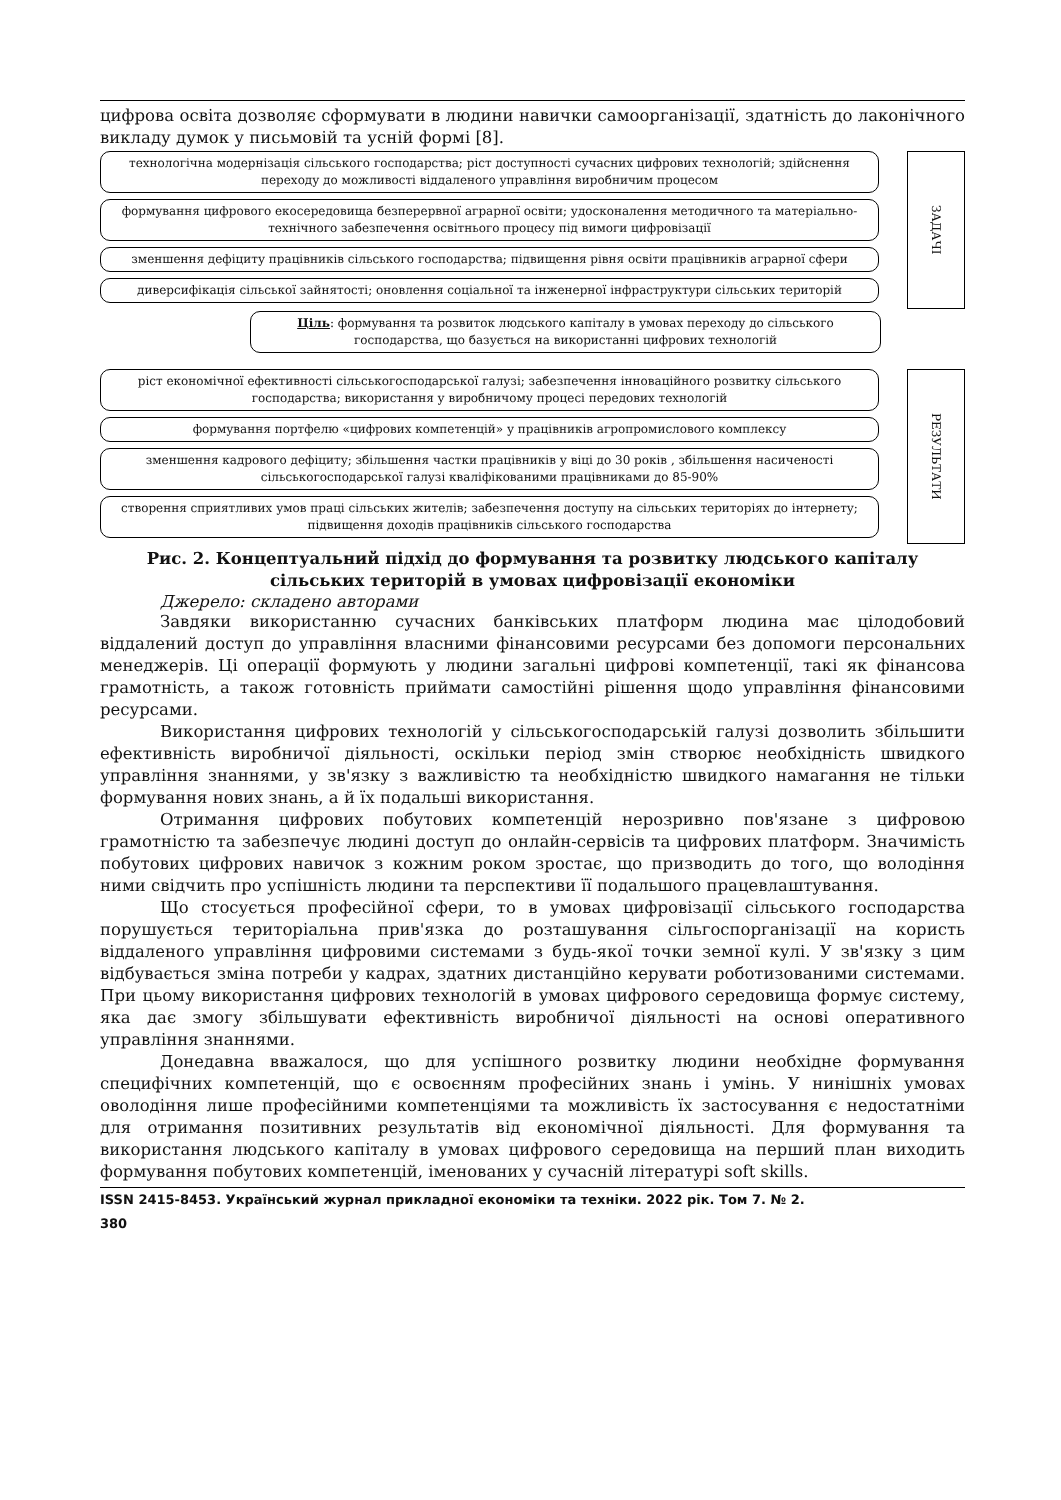цифрова освіта дозволяє сформувати в людини навички самоорганізації, здатність до лаконічного викладу думок у письмовій та усній формі [8].
технологічна модернізація сільського господарства; ріст доступності сучасних цифрових технологій; здійснення переходу до можливості віддаленого управління виробничим процесом
формування цифрового екосередовища безперервної аграрної освіти; удосконалення методичного та матеріально-технічного забезпечення освітнього процесу під вимоги цифровізації
зменшення дефіциту працівників сільського господарства; підвищення рівня освіти працівників аграрної сфери
диверсифікація сільської зайнятості; оновлення соціальної та інженерної інфраструктури сільських територій
ЗАДАЧІ
Ціль: формування та розвиток людського капіталу в умовах переходу до сільського господарства, що базується на використанні цифрових технологій
ріст економічної ефективності сільськогосподарської галузі; забезпечення інноваційного розвитку сільського господарства; використання у виробничому процесі передових технологій
формування портфелю «цифрових компетенцій» у працівників агропромислового комплексу
зменшення кадрового дефіциту; збільшення частки працівників у віці до 30 років , збільшення насиченості сільськогосподарської галузі кваліфікованими працівниками до 85-90%
створення сприятливих умов праці сільських жителів; забезпечення доступу на сільських територіях до інтернету; підвищення доходів працівників сільського господарства
РЕЗУЛЬТАТИ
Рис. 2. Концептуальний підхід до формування та розвитку людського капіталу сільських територій в умовах цифровізації економіки
Джерело: складено авторами
Завдяки використанню сучасних банківських платформ людина має цілодобовий віддалений доступ до управління власними фінансовими ресурсами без допомоги персональних менеджерів. Ці операції формують у людини загальні цифрові компетенції, такі як фінансова грамотність, а також готовність приймати самостійні рішення щодо управління фінансовими ресурсами.
Використання цифрових технологій у сільськогосподарській галузі дозволить збільшити ефективність виробничої діяльності, оскільки період змін створює необхідність швидкого управління знаннями, у зв'язку з важливістю та необхідністю швидкого намагання не тільки формування нових знань, а й їх подальші використання.
Отримання цифрових побутових компетенцій нерозривно пов'язане з цифровою грамотністю та забезпечує людині доступ до онлайн-сервісів та цифрових платформ. Значимість побутових цифрових навичок з кожним роком зростає, що призводить до того, що володіння ними свідчить про успішність людини та перспективи її подальшого працевлаштування.
Що стосується професійної сфери, то в умовах цифровізації сільського господарства порушується територіальна прив'язка до розташування сільгоспорганізації на користь віддаленого управління цифровими системами з будь-якої точки земної кулі. У зв'язку з цим відбувається зміна потреби у кадрах, здатних дистанційно керувати роботизованими системами. При цьому використання цифрових технологій в умовах цифрового середовища формує систему, яка дає змогу збільшувати ефективність виробничої діяльності на основі оперативного управління знаннями.
Донедавна вважалося, що для успішного розвитку людини необхідне формування специфічних компетенцій, що є освоєнням професійних знань і умінь. У нинішніх умовах оволодіння лише професійними компетенціями та можливість їх застосування є недостатніми для отримання позитивних результатів від економічної діяльності. Для формування та використання людського капіталу в умовах цифрового середовища на перший план виходить формування побутових компетенцій, іменованих у сучасній літературі soft skills.
ISSN 2415-8453. Український журнал прикладної економіки та техніки. 2022 рік. Том 7. № 2.
380